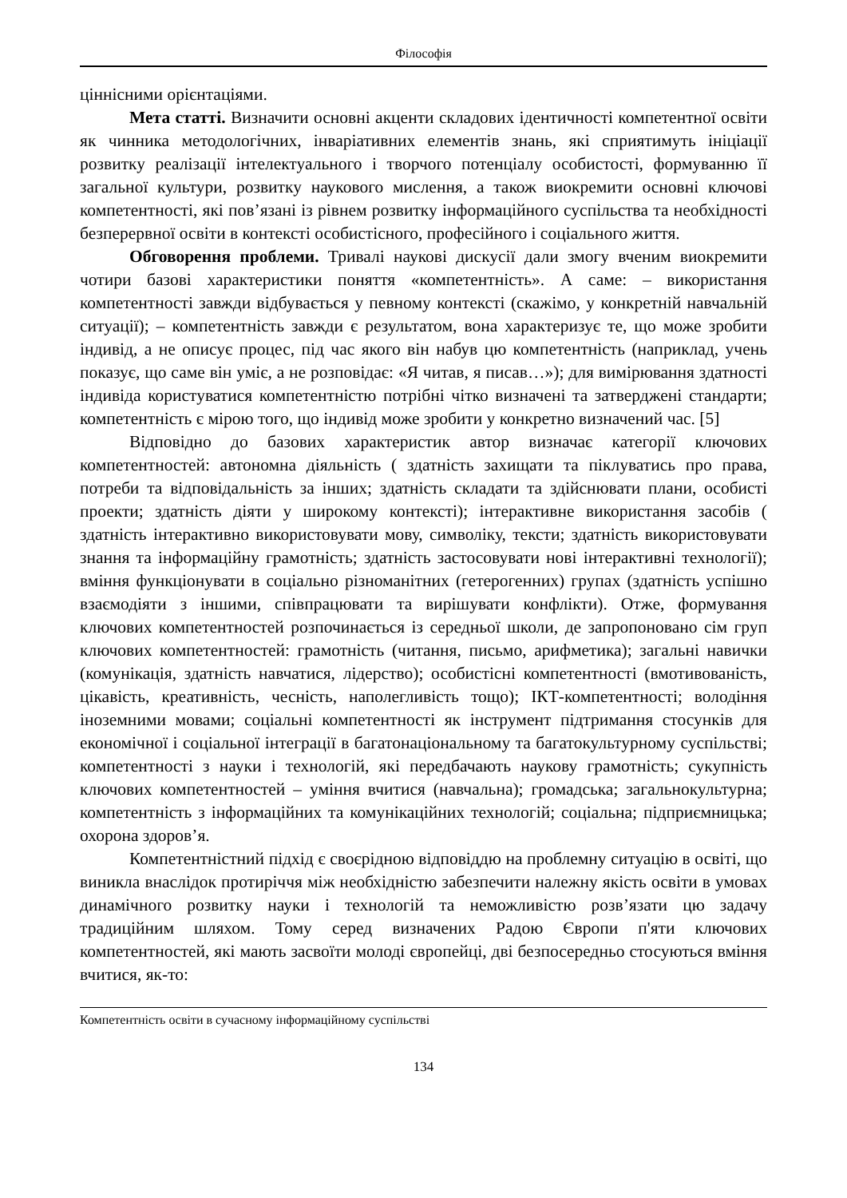Філософія
ціннісними орієнтаціями.
Мета статті. Визначити основні акценти складових ідентичності компетентної освіти як чинника методологічних, інваріативних елементів знань, які сприятимуть ініціації розвитку реалізації інтелектуального і творчого потенціалу особистості, формуванню її загальної культури, розвитку наукового мислення, а також виокремити основні ключові компетентності, які пов’язані із рівнем розвитку інформаційного суспільства та необхідності безперервної освіти в контексті особистісного, професійного і соціального життя.
Обговорення проблеми. Тривалі наукові дискусії дали змогу вченим виокремити чотири базові характеристики поняття «компетентність». А саме: – використання компетентності завжди відбувається у певному контексті (скажімо, у конкретній навчальній ситуації); – компетентність завжди є результатом, вона характеризує те, що може зробити індивід, а не описує процес, під час якого він набув цю компетентність (наприклад, учень показує, що саме він уміє, а не розповідає: «Я читав, я писав…»); для вимірювання здатності індивіда користуватися компетентністю потрібні чітко визначені та затверджені стандарти; компетентність є мірою того, що індивід може зробити у конкретно визначений час. [5]
Відповідно до базових характеристик автор визначає категорії ключових компетентностей: автономна діяльність ( здатність захищати та піклуватись про права, потреби та відповідальність за інших; здатність складати та здійснювати плани, особисті проекти; здатність діяти у широкому контексті); інтерактивне використання засобів ( здатність інтерактивно використовувати мову, символіку, тексти; здатність використовувати знання та інформаційну грамотність; здатність застосовувати нові інтерактивні технології); вміння функціонувати в соціально різноманітних (гетерогенних) групах (здатність успішно взаємодіяти з іншими, співпрацювати та вирішувати конфлікти). Отже, формування ключових компетентностей розпочинається із середньої школи, де запропоновано сім груп ключових компетентностей: грамотність (читання, письмо, арифметика); загальні навички (комунікація, здатність навчатися, лідерство); особистісні компетентності (вмотивованість, цікавість, креативність, чесність, наполегливість тощо); ІКТ-компетентності; володіння іноземними мовами; соціальні компетентності як інструмент підтримання стосунків для економічної і соціальної інтеграції в багатонаціональному та багатокультурному суспільстві; компетентності з науки і технологій, які передбачають наукову грамотність; сукупність ключових компетентностей – уміння вчитися (навчальна); громадська; загальнокультурна; компетентність з інформаційних та комунікаційних технологій; соціальна; підприємницька; охорона здоров’я.
Компетентністний підхід є своєрідною відповіддю на проблемну ситуацію в освіті, що виникла внаслідок протиріччя між необхідністю забезпечити належну якість освіти в умовах динамічного розвитку науки і технологій та неможливістю розв’язати цю задачу традиційним шляхом. Тому серед визначених Радою Європи п'яти ключових компетентностей, які мають засвоїти молоді європейці, дві безпосередньо стосуються вміння вчитися, як-то:
Компетентність освіти в сучасному інформаційному суспільстві
134